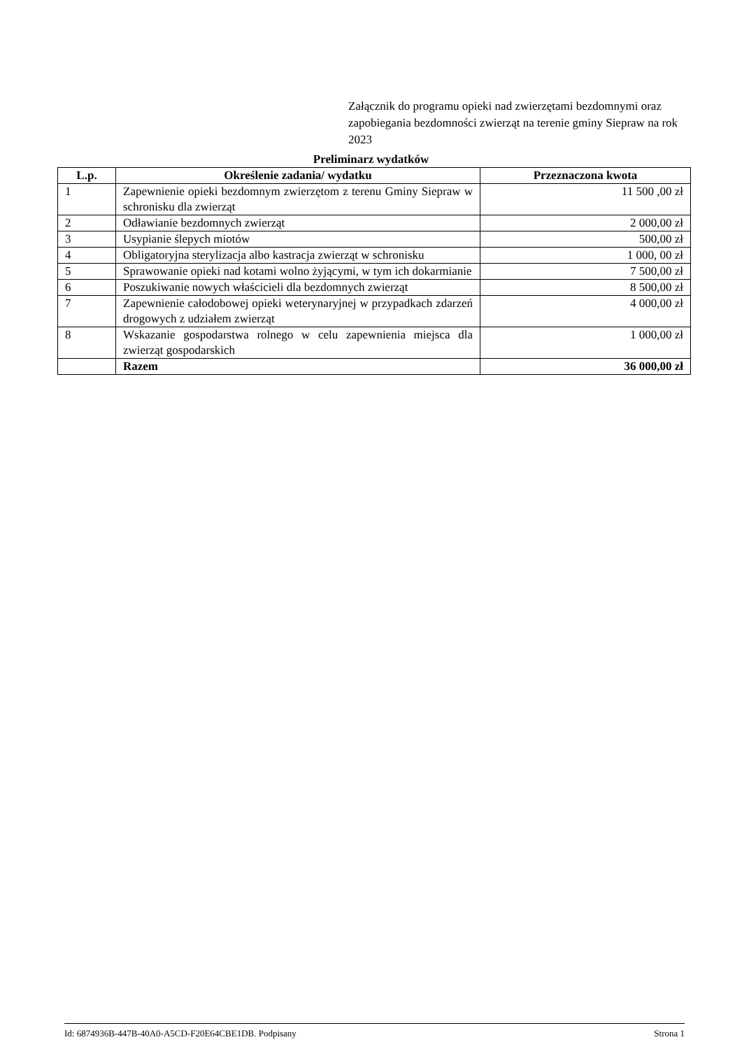Załącznik do programu opieki nad zwierzętami bezdomnymi oraz zapobiegania bezdomności zwierząt na terenie gminy Siepraw na rok 2023
Preliminarz wydatków
| L.p. | Określenie zadania/ wydatku | Przeznaczona kwota |
| --- | --- | --- |
| 1 | Zapewnienie opieki bezdomnym zwierzętom z terenu Gminy Siepraw w schronisku dla zwierząt | 11 500 ,00 zł |
| 2 | Odławianie bezdomnych zwierząt | 2 000,00 zł |
| 3 | Usypianie ślepych miotów | 500,00 zł |
| 4 | Obligatoryjna sterylizacja albo kastracja zwierząt w schronisku | 1 000, 00 zł |
| 5 | Sprawowanie opieki nad kotami wolno żyjącymi, w tym ich dokarmianie | 7 500,00 zł |
| 6 | Poszukiwanie nowych właścicieli dla bezdomnych zwierząt | 8 500,00 zł |
| 7 | Zapewnienie całodobowej opieki weterynaryjnej w przypadkach zdarzeń drogowych z udziałem zwierząt | 4 000,00 zł |
| 8 | Wskazanie gospodarstwa rolnego w celu zapewnienia miejsca dla zwierząt gospodarskich | 1 000,00 zł |
| | Razem | 36 000,00 zł |
Id: 6874936B-447B-40A0-A5CD-F20E64CBE1DB. Podpisany Strona 1